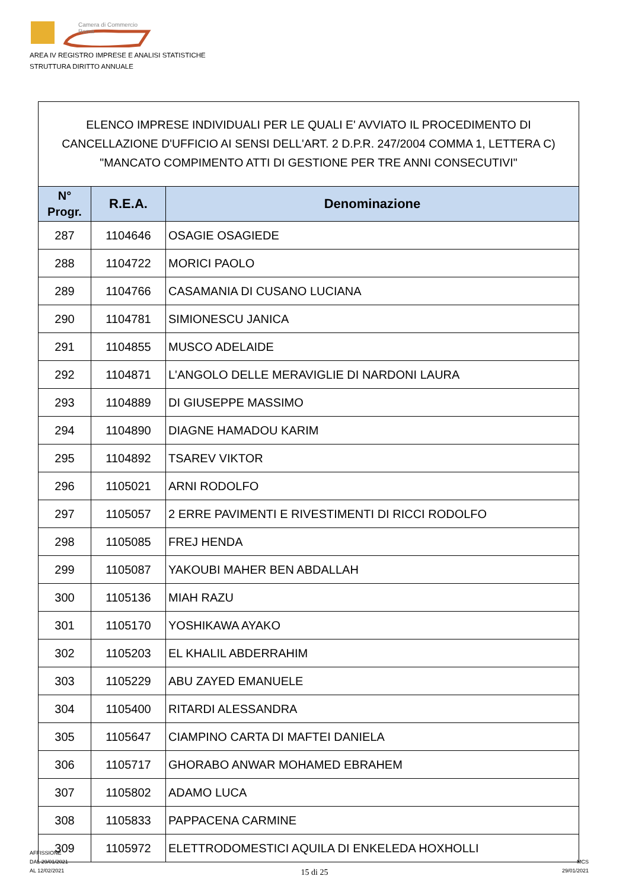Camera di Commercio
Roma
AREA IV REGISTRO IMPRESE E ANALISI STATISTICHE
STRUTTURA DIRITTO ANNUALE
| ELENCO IMPRESE INDIVIDUALI PER LE QUALI E' AVVIATO IL PROCEDIMENTO DI CANCELLAZIONE D'UFFICIO AI SENSI DELL'ART. 2 D.P.R. 247/2004 COMMA 1, LETTERA C) "MANCATO COMPIMENTO ATTI DI GESTIONE PER TRE ANNI CONSECUTIVI" | | |
| --- | --- | --- |
| N° Progr. | R.E.A. | Denominazione |
| 287 | 1104646 | OSAGIE OSAGIEDE |
| 288 | 1104722 | MORICI PAOLO |
| 289 | 1104766 | CASAMANIA DI CUSANO LUCIANA |
| 290 | 1104781 | SIMIONESCU JANICA |
| 291 | 1104855 | MUSCO ADELAIDE |
| 292 | 1104871 | L'ANGOLO DELLE MERAVIGLIE DI NARDONI LAURA |
| 293 | 1104889 | DI GIUSEPPE MASSIMO |
| 294 | 1104890 | DIAGNE HAMADOU KARIM |
| 295 | 1104892 | TSAREV VIKTOR |
| 296 | 1105021 | ARNI RODOLFO |
| 297 | 1105057 | 2 ERRE PAVIMENTI E RIVESTIMENTI DI RICCI RODOLFO |
| 298 | 1105085 | FREJ HENDA |
| 299 | 1105087 | YAKOUBI MAHER BEN ABDALLAH |
| 300 | 1105136 | MIAH RAZU |
| 301 | 1105170 | YOSHIKAWA AYAKO |
| 302 | 1105203 | EL KHALIL ABDERRAHIM |
| 303 | 1105229 | ABU ZAYED EMANUELE |
| 304 | 1105400 | RITARDI ALESSANDRA |
| 305 | 1105647 | CIAMPINO CARTA DI MAFTEI DANIELA |
| 306 | 1105717 | GHORABO ANWAR MOHAMED EBRAHEM |
| 307 | 1105802 | ADAMO LUCA |
| 308 | 1105833 | PAPPACENA CARMINE |
| 309 | 1105972 | ELETTRODOMESTICI AQUILA DI ENKELEDA HOXHOLLI |
AFFISSIONE
DAL 29/01/2021
AL 12/02/2021
15 di 25
MCS
29/01/2021